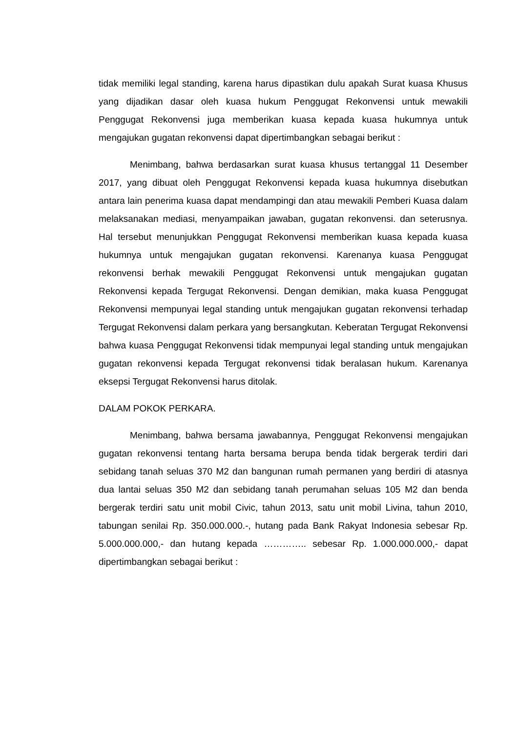tidak memiliki legal standing, karena harus dipastikan dulu apakah Surat kuasa Khusus yang dijadikan dasar oleh kuasa hukum Penggugat Rekonvensi untuk mewakili Penggugat Rekonvensi juga memberikan kuasa kepada kuasa hukumnya untuk mengajukan gugatan rekonvensi dapat dipertimbangkan sebagai berikut :
Menimbang, bahwa berdasarkan surat kuasa khusus tertanggal 11 Desember 2017, yang dibuat oleh Penggugat Rekonvensi kepada kuasa hukumnya disebutkan antara lain penerima kuasa dapat mendampingi dan atau mewakili Pemberi Kuasa dalam melaksanakan mediasi, menyampaikan jawaban, gugatan rekonvensi. dan seterusnya. Hal tersebut menunjukkan Penggugat Rekonvensi memberikan kuasa kepada kuasa hukumnya untuk mengajukan gugatan rekonvensi. Karenanya kuasa Penggugat rekonvensi berhak mewakili Penggugat Rekonvensi untuk mengajukan gugatan Rekonvensi kepada Tergugat Rekonvensi. Dengan demikian, maka kuasa Penggugat Rekonvensi mempunyai legal standing untuk mengajukan gugatan rekonvensi terhadap Tergugat Rekonvensi dalam perkara yang bersangkutan. Keberatan Tergugat Rekonvensi bahwa kuasa Penggugat Rekonvensi tidak mempunyai legal standing untuk mengajukan gugatan rekonvensi kepada Tergugat rekonvensi tidak beralasan hukum. Karenanya eksepsi Tergugat Rekonvensi harus ditolak.
DALAM POKOK PERKARA.
Menimbang, bahwa bersama jawabannya, Penggugat Rekonvensi mengajukan gugatan rekonvensi tentang harta bersama berupa benda tidak bergerak terdiri dari sebidang tanah seluas 370 M2 dan bangunan rumah permanen yang berdiri di atasnya dua lantai seluas 350 M2 dan sebidang tanah perumahan seluas 105 M2 dan benda bergerak terdiri satu unit mobil Civic, tahun 2013, satu unit mobil Livina, tahun 2010, tabungan senilai Rp. 350.000.000.-, hutang pada Bank Rakyat Indonesia sebesar Rp. 5.000.000.000,- dan hutang kepada ………….. sebesar Rp. 1.000.000.000,- dapat dipertimbangkan sebagai berikut :